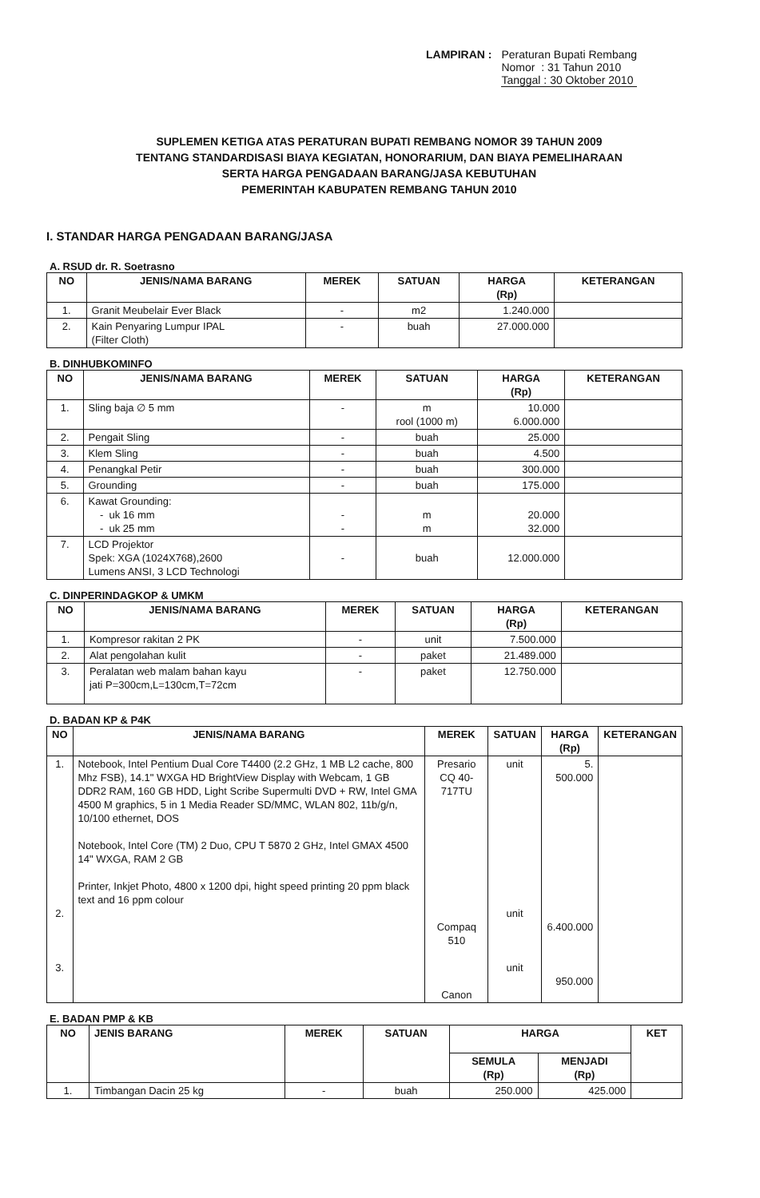LAMPIRAN : Peraturan Bupati Rembang
Nomor : 31 Tahun 2010
Tanggal : 30 Oktober 2010
SUPLEMEN KETIGA ATAS PERATURAN BUPATI REMBANG NOMOR 39 TAHUN 2009
TENTANG STANDARDISASI BIAYA KEGIATAN, HONORARIUM, DAN BIAYA PEMELIHARAAN
SERTA HARGA PENGADAAN BARANG/JASA KEBUTUHAN
PEMERINTAH KABUPATEN REMBANG TAHUN 2010
I. STANDAR HARGA PENGADAAN BARANG/JASA
A. RSUD dr. R. Soetrasno
| NO | JENIS/NAMA BARANG | MEREK | SATUAN | HARGA (Rp) | KETERANGAN |
| --- | --- | --- | --- | --- | --- |
| 1. | Granit Meubelair Ever Black | - | m2 | 1.240.000 | |
| 2. | Kain Penyaring Lumpur IPAL (Filter Cloth) | - | buah | 27.000.000 | |
B. DINHUBKOMINFO
| NO | JENIS/NAMA BARANG | MEREK | SATUAN | HARGA (Rp) | KETERANGAN |
| --- | --- | --- | --- | --- | --- |
| 1. | Sling baja ∅ 5 mm | - | m rool (1000 m) | 10.000 6.000.000 | |
| 2. | Pengait Sling | - | buah | 25.000 | |
| 3. | Klem Sling | - | buah | 4.500 | |
| 4. | Penangkal Petir | - | buah | 300.000 | |
| 5. | Grounding | - | buah | 175.000 | |
| 6. | Kawat Grounding: - uk 16 mm - uk 25 mm | - - | m m | 20.000 32.000 | |
| 7. | LCD Projektor Spek: XGA (1024X768),2600 Lumens ANSI, 3 LCD Technologi | - | buah | 12.000.000 | |
C. DINPERINDAGKOP & UMKM
| NO | JENIS/NAMA BARANG | MEREK | SATUAN | HARGA (Rp) | KETERANGAN |
| --- | --- | --- | --- | --- | --- |
| 1. | Kompresor rakitan 2 PK | - | unit | 7.500.000 | |
| 2. | Alat pengolahan kulit | - | paket | 21.489.000 | |
| 3. | Peralatan web malam bahan kayu jati P=300cm,L=130cm,T=72cm | - | paket | 12.750.000 | |
D. BADAN KP & P4K
| NO | JENIS/NAMA BARANG | MEREK | SATUAN | HARGA (Rp) | KETERANGAN |
| --- | --- | --- | --- | --- | --- |
| 1. 2. 3. | Notebook, Intel Pentium Dual Core T4400 (2.2 GHz, 1 MB L2 cache, 800 Mhz FSB), 14.1" WXGA HD BrightView Display with Webcam, 1 GB DDR2 RAM, 160 GB HDD, Light Scribe Supermulti DVD + RW, Intel GMA 4500 M graphics, 5 in 1 Media Reader SD/MMC, WLAN 802, 11b/g/n, 10/100 ethernet, DOS Notebook, Intel Core (TM) 2 Duo, CPU T 5870 2 GHz, Intel GMAX 4500 14" WXGA, RAM 2 GB Printer, Inkjet Photo, 4800 x 1200 dpi, hight speed printing 20 ppm black text and 16 ppm colour | Presario CQ 40-717TU Compaq 510 Canon | unit unit unit | 5. 500.000 6.400.000 950.000 | |
E. BADAN PMP & KB
| NO | JENIS BARANG | MEREK | SATUAN | HARGA | | KET |
| --- | --- | --- | --- | --- | --- | --- |
| | | | | SEMULA (Rp) | MENJADI (Rp) | |
| 1. | Timbangan Dacin 25 kg | - | buah | 250.000 | 425.000 | |